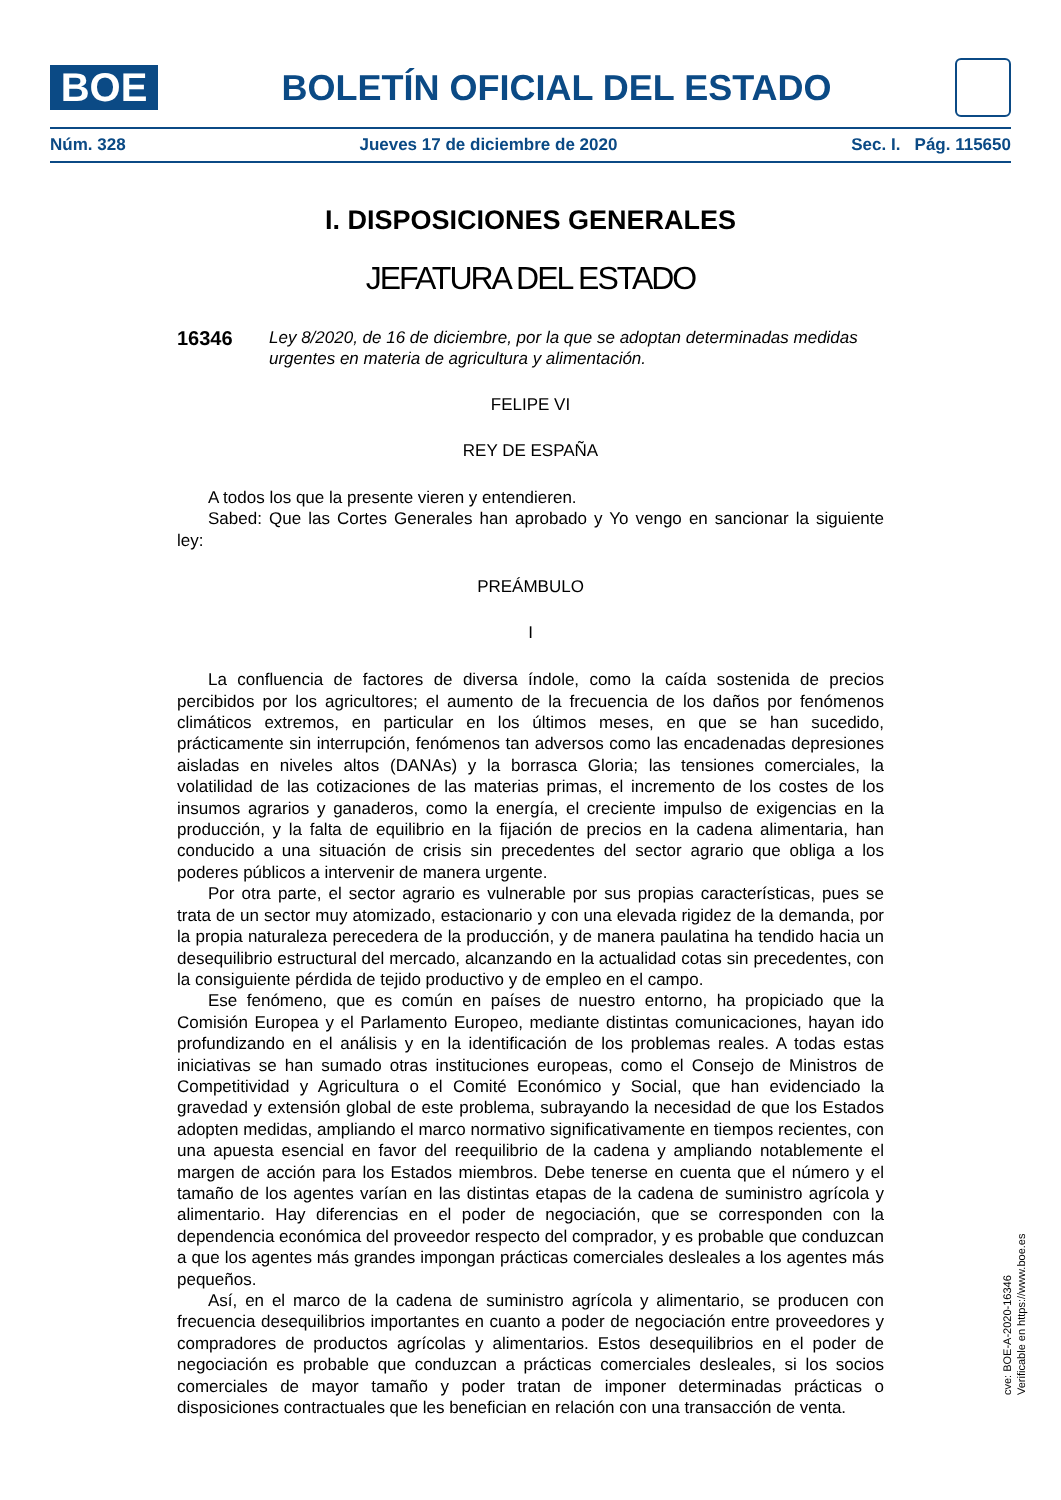BOE
BOLETÍN OFICIAL DEL ESTADO
Núm. 328 Jueves 17 de diciembre de 2020 Sec. I. Pág. 115650
I. DISPOSICIONES GENERALES
JEFATURA DEL ESTADO
16346 Ley 8/2020, de 16 de diciembre, por la que se adoptan determinadas medidas urgentes en materia de agricultura y alimentación.
FELIPE VI
REY DE ESPAÑA
A todos los que la presente vieren y entendieren.
Sabed: Que las Cortes Generales han aprobado y Yo vengo en sancionar la siguiente ley:
PREÁMBULO
I
La confluencia de factores de diversa índole, como la caída sostenida de precios percibidos por los agricultores; el aumento de la frecuencia de los daños por fenómenos climáticos extremos, en particular en los últimos meses, en que se han sucedido, prácticamente sin interrupción, fenómenos tan adversos como las encadenadas depresiones aisladas en niveles altos (DANAs) y la borrasca Gloria; las tensiones comerciales, la volatilidad de las cotizaciones de las materias primas, el incremento de los costes de los insumos agrarios y ganaderos, como la energía, el creciente impulso de exigencias en la producción, y la falta de equilibrio en la fijación de precios en la cadena alimentaria, han conducido a una situación de crisis sin precedentes del sector agrario que obliga a los poderes públicos a intervenir de manera urgente.
Por otra parte, el sector agrario es vulnerable por sus propias características, pues se trata de un sector muy atomizado, estacionario y con una elevada rigidez de la demanda, por la propia naturaleza perecedera de la producción, y de manera paulatina ha tendido hacia un desequilibrio estructural del mercado, alcanzando en la actualidad cotas sin precedentes, con la consiguiente pérdida de tejido productivo y de empleo en el campo.
Ese fenómeno, que es común en países de nuestro entorno, ha propiciado que la Comisión Europea y el Parlamento Europeo, mediante distintas comunicaciones, hayan ido profundizando en el análisis y en la identificación de los problemas reales. A todas estas iniciativas se han sumado otras instituciones europeas, como el Consejo de Ministros de Competitividad y Agricultura o el Comité Económico y Social, que han evidenciado la gravedad y extensión global de este problema, subrayando la necesidad de que los Estados adopten medidas, ampliando el marco normativo significativamente en tiempos recientes, con una apuesta esencial en favor del reequilibrio de la cadena y ampliando notablemente el margen de acción para los Estados miembros. Debe tenerse en cuenta que el número y el tamaño de los agentes varían en las distintas etapas de la cadena de suministro agrícola y alimentario. Hay diferencias en el poder de negociación, que se corresponden con la dependencia económica del proveedor respecto del comprador, y es probable que conduzcan a que los agentes más grandes impongan prácticas comerciales desleales a los agentes más pequeños.
Así, en el marco de la cadena de suministro agrícola y alimentario, se producen con frecuencia desequilibrios importantes en cuanto a poder de negociación entre proveedores y compradores de productos agrícolas y alimentarios. Estos desequilibrios en el poder de negociación es probable que conduzcan a prácticas comerciales desleales, si los socios comerciales de mayor tamaño y poder tratan de imponer determinadas prácticas o disposiciones contractuales que les benefician en relación con una transacción de venta.
cve: BOE-A-2020-16346
Verificable en https://www.boe.es